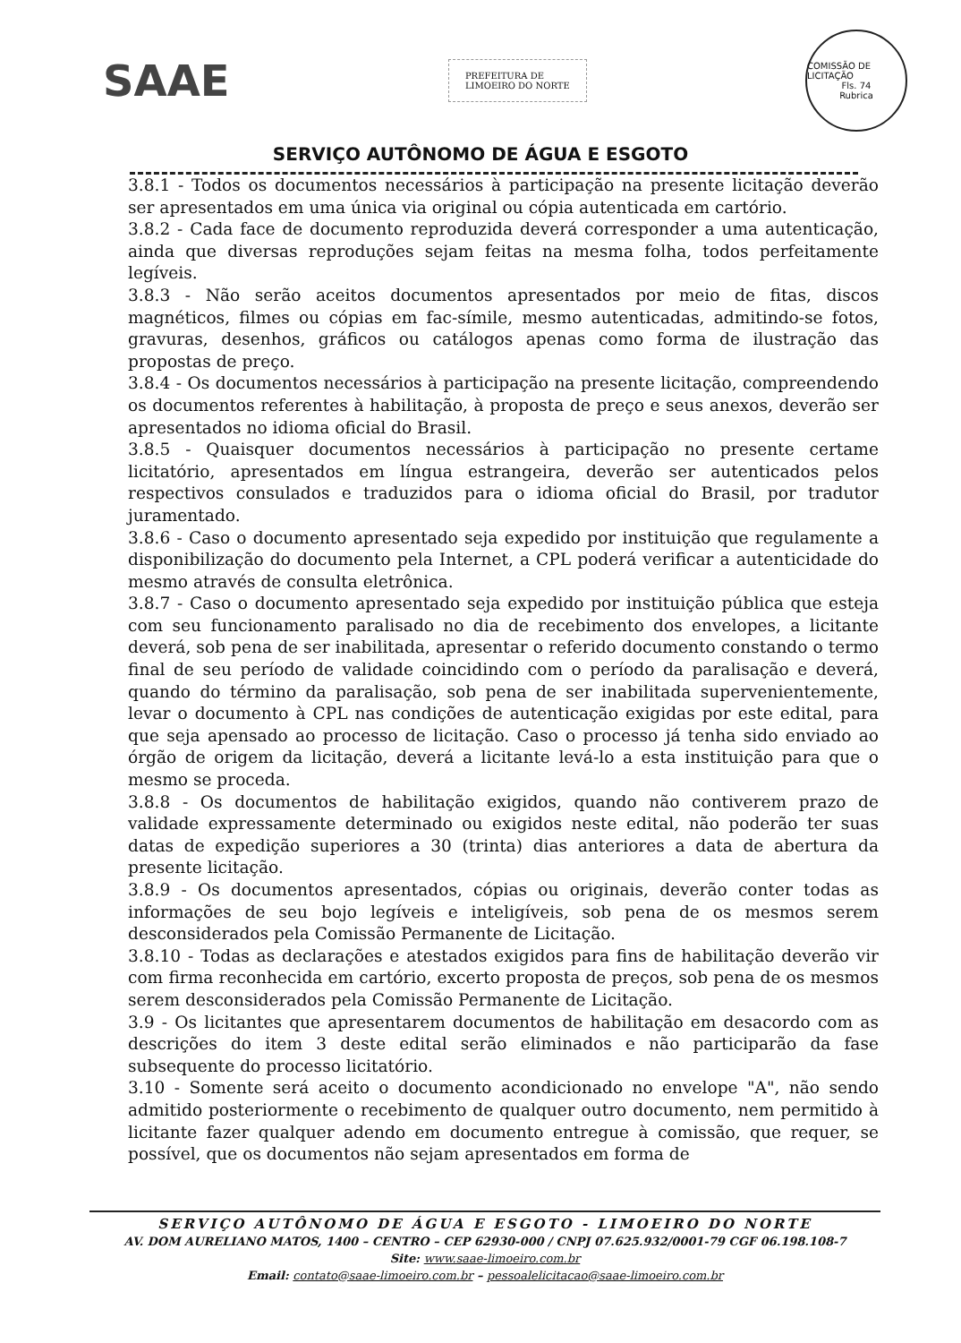SAAE
PREFEITURA DE
LIMOEIRO DO NORTE
COMISSÃO DE LICITAÇÃO
Fls. 74
Rubrica
SERVIÇO AUTÔNOMO DE ÁGUA E ESGOTO
3.8.1 - Todos os documentos necessários à participação na presente licitação deverão ser apresentados em uma única via original ou cópia autenticada em cartório.
3.8.2 - Cada face de documento reproduzida deverá corresponder a uma autenticação, ainda que diversas reproduções sejam feitas na mesma folha, todos perfeitamente legíveis.
3.8.3 - Não serão aceitos documentos apresentados por meio de fitas, discos magnéticos, filmes ou cópias em fac-símile, mesmo autenticadas, admitindo-se fotos, gravuras, desenhos, gráficos ou catálogos apenas como forma de ilustração das propostas de preço.
3.8.4 - Os documentos necessários à participação na presente licitação, compreendendo os documentos referentes à habilitação, à proposta de preço e seus anexos, deverão ser apresentados no idioma oficial do Brasil.
3.8.5 - Quaisquer documentos necessários à participação no presente certame licitatório, apresentados em língua estrangeira, deverão ser autenticados pelos respectivos consulados e traduzidos para o idioma oficial do Brasil, por tradutor juramentado.
3.8.6 - Caso o documento apresentado seja expedido por instituição que regulamente a disponibilização do documento pela Internet, a CPL poderá verificar a autenticidade do mesmo através de consulta eletrônica.
3.8.7 - Caso o documento apresentado seja expedido por instituição pública que esteja com seu funcionamento paralisado no dia de recebimento dos envelopes, a licitante deverá, sob pena de ser inabilitada, apresentar o referido documento constando o termo final de seu período de validade coincidindo com o período da paralisação e deverá, quando do término da paralisação, sob pena de ser inabilitada supervenientemente, levar o documento à CPL nas condições de autenticação exigidas por este edital, para que seja apensado ao processo de licitação. Caso o processo já tenha sido enviado ao órgão de origem da licitação, deverá a licitante levá-lo a esta instituição para que o mesmo se proceda.
3.8.8 - Os documentos de habilitação exigidos, quando não contiverem prazo de validade expressamente determinado ou exigidos neste edital, não poderão ter suas datas de expedição superiores a 30 (trinta) dias anteriores a data de abertura da presente licitação.
3.8.9 - Os documentos apresentados, cópias ou originais, deverão conter todas as informações de seu bojo legíveis e inteligíveis, sob pena de os mesmos serem desconsiderados pela Comissão Permanente de Licitação.
3.8.10 - Todas as declarações e atestados exigidos para fins de habilitação deverão vir com firma reconhecida em cartório, excerto proposta de preços, sob pena de os mesmos serem desconsiderados pela Comissão Permanente de Licitação.
3.9 - Os licitantes que apresentarem documentos de habilitação em desacordo com as descrições do item 3 deste edital serão eliminados e não participarão da fase subsequente do processo licitatório.
3.10 - Somente será aceito o documento acondicionado no envelope "A", não sendo admitido posteriormente o recebimento de qualquer outro documento, nem permitido à licitante fazer qualquer adendo em documento entregue à comissão, que requer, se possível, que os documentos não sejam apresentados em forma de
SERVIÇO AUTÔNOMO DE ÁGUA E ESGOTO - LIMOEIRO DO NORTE
AV. DOM AURELIANO MATOS, 1400 – CENTRO – CEP 62930-000 / CNPJ 07.625.932/0001-79 CGF 06.198.108-7
Site: www.saae-limoeiro.com.br
Email: contato@saae-limoeiro.com.br – pessoalelicitacao@saae-limoeiro.com.br